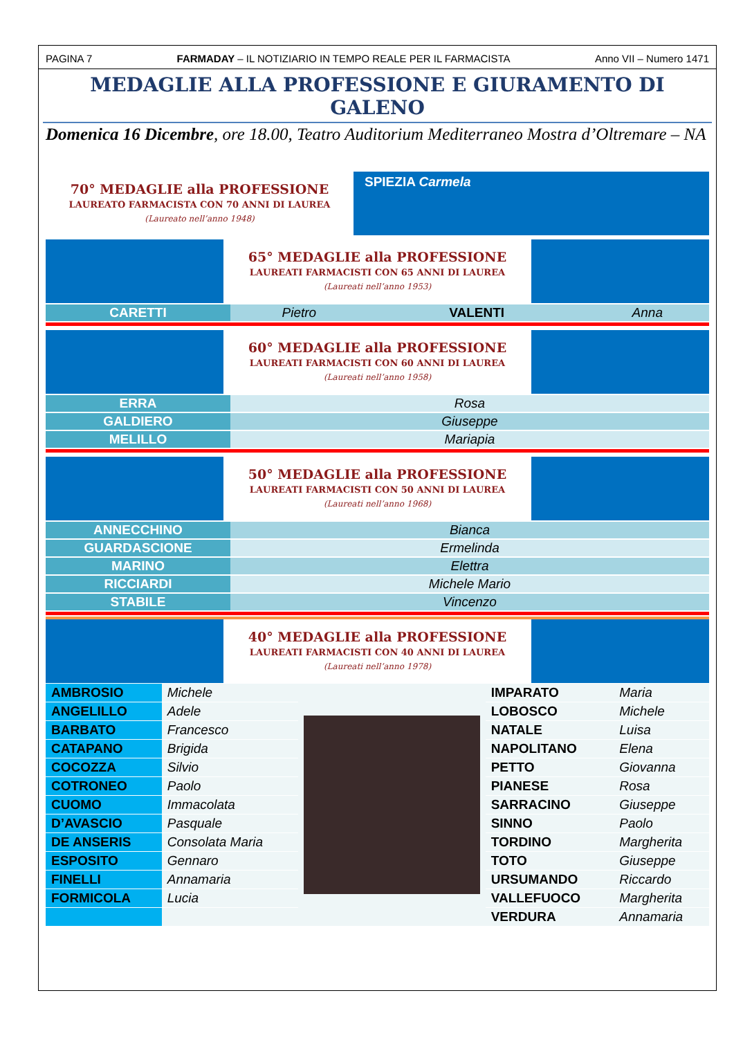PAGINA 7 FARMADAY – IL NOTIZIARIO IN TEMPO REALE PER IL FARMACISTA Anno VII – Numero 1471
MEDAGLIE ALLA PROFESSIONE E GIURAMENTO DI GALENO
Domenica 16 Dicembre, ore 18.00, Teatro Auditorium Mediterraneo Mostra d’Oltremare – NA
70° MEDAGLIE alla PROFESSIONE
LAUREATO FARMACISTA CON 70 ANNI DI LAUREA
(Laureato nell’anno 1948)
SPIEZIA Carmela
65° MEDAGLIE alla PROFESSIONE
LAUREATI FARMACISTI CON 65 ANNI DI LAUREA
(Laureati nell’anno 1953)
| CARETTI | Pietro | VALENTI | Anna |
60° MEDAGLIE alla PROFESSIONE
LAUREATI FARMACISTI CON 60 ANNI DI LAUREA
(Laureati nell’anno 1958)
| ERRA | Rosa |
| GALDIERO | Giuseppe |
| MELILLO | Mariapia |
50° MEDAGLIE alla PROFESSIONE
LAUREATI FARMACISTI CON 50 ANNI DI LAUREA
(Laureati nell’anno 1968)
| ANNECCHINO | Bianca |
| GUARDASCIONE | Ermelinda |
| MARINO | Elettra |
| RICCIARDI | Michele Mario |
| STABILE | Vincenzo |
40° MEDAGLIE alla PROFESSIONE
LAUREATI FARMACISTI CON 40 ANNI DI LAUREA
(Laureati nell’anno 1978)
| AMBROSIO | Michele | | IMPARATO | Maria |
| ANGELILLO | Adele | | LOBOSCO | Michele |
| BARBATO | Francesco | | NATALE | Luisa |
| CATAPANO | Brigida | | NAPOLITANO | Elena |
| COCOZZA | Silvio | | PETTO | Giovanna |
| COTRONEO | Paolo | | PIANESE | Rosa |
| CUOMO | Immacolata | | SARRACINO | Giuseppe |
| D’AVASCIO | Pasquale | | SINNO | Paolo |
| DE ANSERIS | Consolata Maria | | TORDINO | Margherita |
| ESPOSITO | Gennaro | | TOTO | Giuseppe |
| FINELLI | Annamaria | | URSUMANDO | Riccardo |
| FORMICOLA | Lucia | | VALLEFUOCO | Margherita |
| | | | VERDURA | Annamaria |